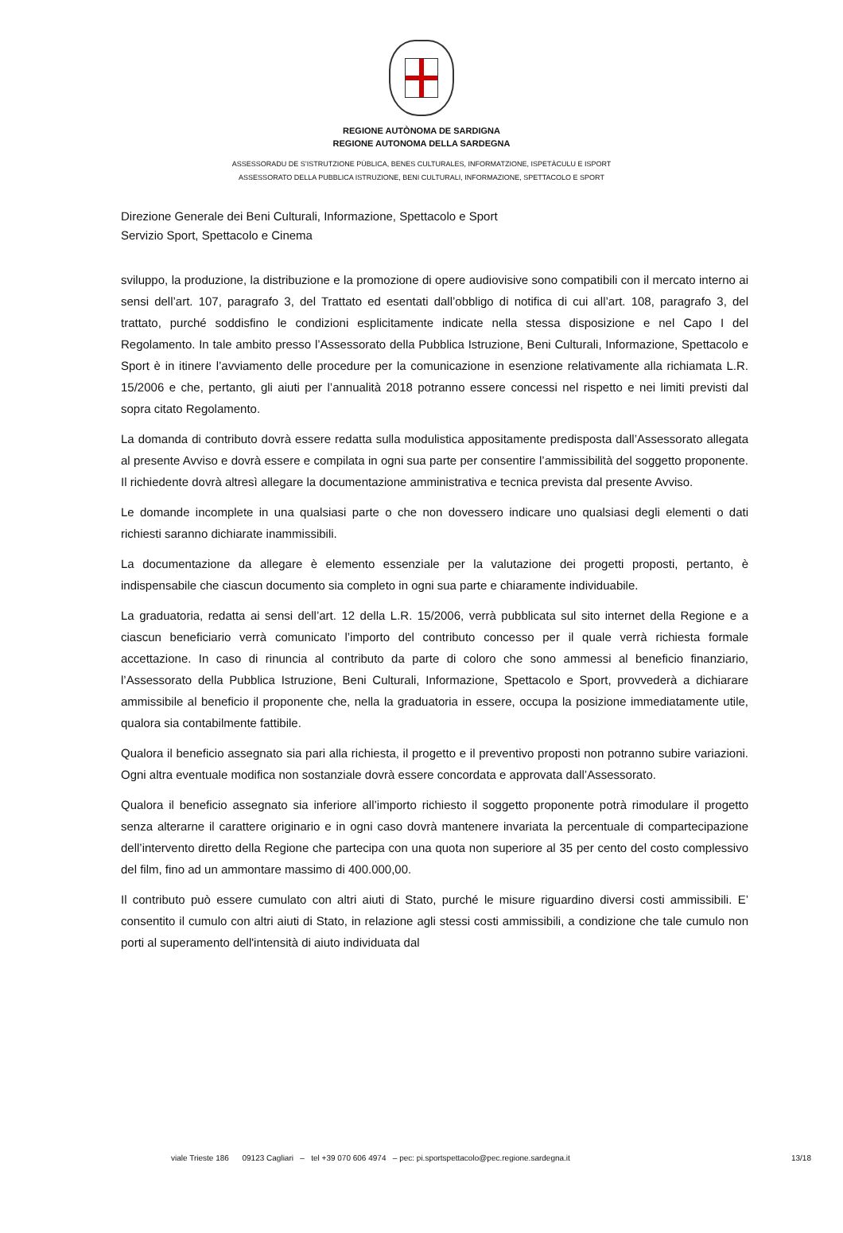REGIONE AUTÒNOMA DE SARDIGNA
REGIONE AUTONOMA DELLA SARDEGNA
ASSESSORADU DE S’ISTRUTZIONE PÙBLICA, BENES CULTURALES, INFORMATZIONE, ISPETÀCULU E ISPORT
ASSESSORATO DELLA PUBBLICA ISTRUZIONE, BENI CULTURALI, INFORMAZIONE, SPETTACOLO E SPORT
Direzione Generale dei Beni Culturali, Informazione, Spettacolo e Sport
Servizio Sport, Spettacolo e Cinema
sviluppo, la produzione, la distribuzione e la promozione di opere audiovisive sono compatibili con il mercato interno ai sensi dell’art. 107, paragrafo 3, del Trattato ed esentati dall’obbligo di notifica di cui all’art. 108, paragrafo 3, del trattato, purché soddisfino le condizioni esplicitamente indicate nella stessa disposizione e nel Capo I del Regolamento. In tale ambito presso l’Assessorato della Pubblica Istruzione, Beni Culturali, Informazione, Spettacolo e Sport è in itinere l’avviamento delle procedure per la comunicazione in esenzione relativamente alla richiamata L.R. 15/2006 e che, pertanto, gli aiuti per l’annualità 2018 potranno essere concessi nel rispetto e nei limiti previsti dal sopra citato Regolamento.
La domanda di contributo dovrà essere redatta sulla modulistica appositamente predisposta dall’Assessorato allegata al presente Avviso e dovrà essere e compilata in ogni sua parte per consentire l’ammissibilità del soggetto proponente. Il richiedente dovrà altresì allegare la documentazione amministrativa e tecnica prevista dal presente Avviso.
Le domande incomplete in una qualsiasi parte o che non dovessero indicare uno qualsiasi degli elementi o dati richiesti saranno dichiarate inammissibili.
La documentazione da allegare è elemento essenziale per la valutazione dei progetti proposti, pertanto, è indispensabile che ciascun documento sia completo in ogni sua parte e chiaramente individuabile.
La graduatoria, redatta ai sensi dell’art. 12 della L.R. 15/2006, verrà pubblicata sul sito internet della Regione e a ciascun beneficiario verrà comunicato l’importo del contributo concesso per il quale verrà richiesta formale accettazione. In caso di rinuncia al contributo da parte di coloro che sono ammessi al beneficio finanziario, l’Assessorato della Pubblica Istruzione, Beni Culturali, Informazione, Spettacolo e Sport, provvederà a dichiarare ammissibile al beneficio il proponente che, nella la graduatoria in essere, occupa la posizione immediatamente utile, qualora sia contabilmente fattibile.
Qualora il beneficio assegnato sia pari alla richiesta, il progetto e il preventivo proposti non potranno subire variazioni. Ogni altra eventuale modifica non sostanziale dovrà essere concordata e approvata dall’Assessorato.
Qualora il beneficio assegnato sia inferiore all’importo richiesto il soggetto proponente potrà rimodulare il progetto senza alterarne il carattere originario e in ogni caso dovrà mantenere invariata la percentuale di compartecipazione dell’intervento diretto della Regione che partecipa con una quota non superiore al 35 per cento del costo complessivo del film, fino ad un ammontare massimo di 400.000,00.
Il contributo può essere cumulato con altri aiuti di Stato, purché le misure riguardino diversi costi ammissibili. E’ consentito il cumulo con altri aiuti di Stato, in relazione agli stessi costi ammissibili, a condizione che tale cumulo non porti al superamento dell'intensità di aiuto individuata dal
viale Trieste 186 09123 Cagliari – tel +39 070 606 4974 – pec: pi.sportspettacolo@pec.regione.sardegna.it 13/18